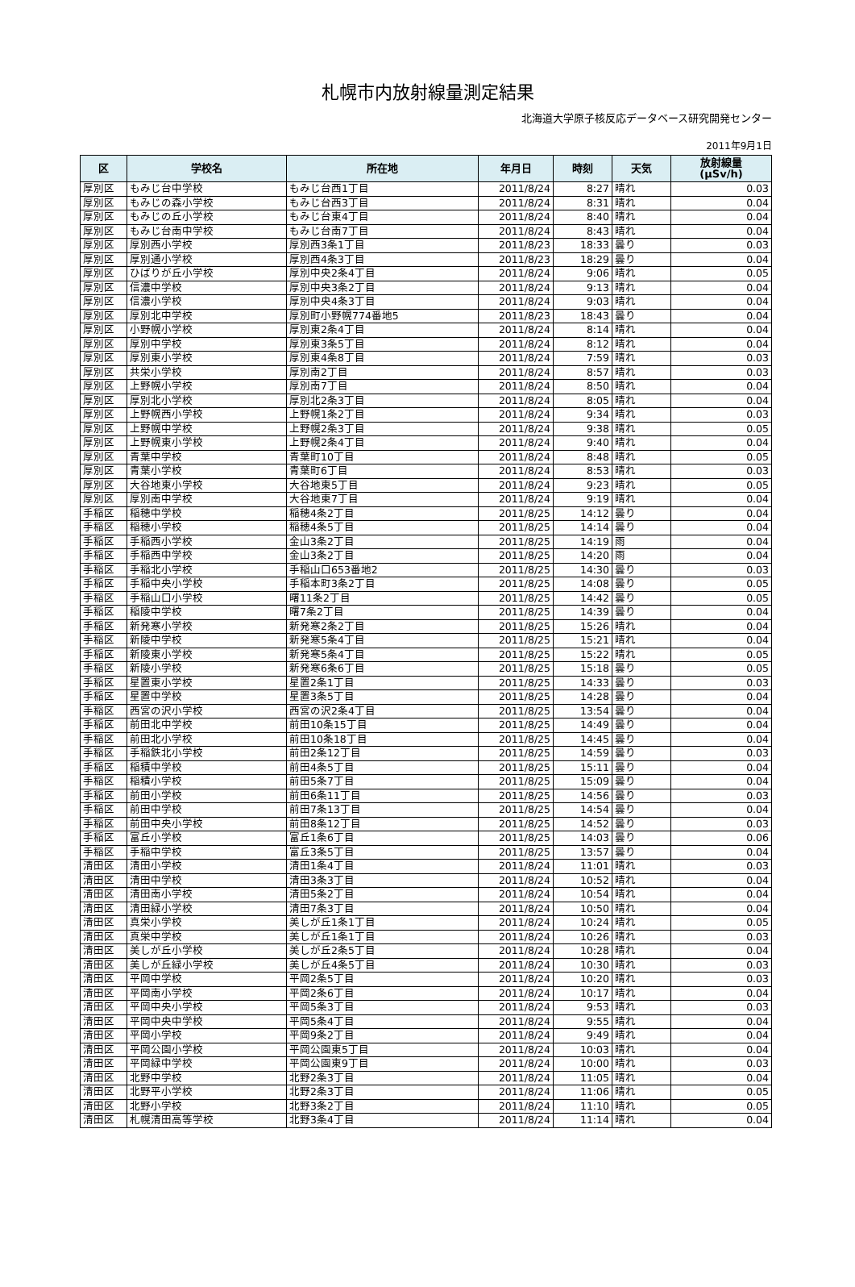札幌市内放射線量測定結果
北海道大学原子核反応データベース研究開発センター
2011年9月1日
| 区 | 学校名 | 所在地 | 年月日 | 時刻 | 天気 | 放射線量 (μSv/h) |
| --- | --- | --- | --- | --- | --- | --- |
| 厚別区 | もみじ台中学校 | もみじ台西1丁目 | 2011/8/24 | 8:27 | 晴れ | 0.03 |
| 厚別区 | もみじの森小学校 | もみじ台西3丁目 | 2011/8/24 | 8:31 | 晴れ | 0.04 |
| 厚別区 | もみじの丘小学校 | もみじ台東4丁目 | 2011/8/24 | 8:40 | 晴れ | 0.04 |
| 厚別区 | もみじ台南中学校 | もみじ台南7丁目 | 2011/8/24 | 8:43 | 晴れ | 0.04 |
| 厚別区 | 厚別西小学校 | 厚別西3条1丁目 | 2011/8/23 | 18:33 | 曇り | 0.03 |
| 厚別区 | 厚別通小学校 | 厚別西4条3丁目 | 2011/8/23 | 18:29 | 曇り | 0.04 |
| 厚別区 | ひばりが丘小学校 | 厚別中央2条4丁目 | 2011/8/24 | 9:06 | 晴れ | 0.05 |
| 厚別区 | 信濃中学校 | 厚別中央3条2丁目 | 2011/8/24 | 9:13 | 晴れ | 0.04 |
| 厚別区 | 信濃小学校 | 厚別中央4条3丁目 | 2011/8/24 | 9:03 | 晴れ | 0.04 |
| 厚別区 | 厚別北中学校 | 厚別町小野幌774番地5 | 2011/8/23 | 18:43 | 曇り | 0.04 |
| 厚別区 | 小野幌小学校 | 厚別東2条4丁目 | 2011/8/24 | 8:14 | 晴れ | 0.04 |
| 厚別区 | 厚別中学校 | 厚別東3条5丁目 | 2011/8/24 | 8:12 | 晴れ | 0.04 |
| 厚別区 | 厚別東小学校 | 厚別東4条8丁目 | 2011/8/24 | 7:59 | 晴れ | 0.03 |
| 厚別区 | 共栄小学校 | 厚別南2丁目 | 2011/8/24 | 8:57 | 晴れ | 0.03 |
| 厚別区 | 上野幌小学校 | 厚別南7丁目 | 2011/8/24 | 8:50 | 晴れ | 0.04 |
| 厚別区 | 厚別北小学校 | 厚別北2条3丁目 | 2011/8/24 | 8:05 | 晴れ | 0.04 |
| 厚別区 | 上野幌西小学校 | 上野幌1条2丁目 | 2011/8/24 | 9:34 | 晴れ | 0.03 |
| 厚別区 | 上野幌中学校 | 上野幌2条3丁目 | 2011/8/24 | 9:38 | 晴れ | 0.05 |
| 厚別区 | 上野幌東小学校 | 上野幌2条4丁目 | 2011/8/24 | 9:40 | 晴れ | 0.04 |
| 厚別区 | 青葉中学校 | 青葉町10丁目 | 2011/8/24 | 8:48 | 晴れ | 0.05 |
| 厚別区 | 青葉小学校 | 青葉町6丁目 | 2011/8/24 | 8:53 | 晴れ | 0.03 |
| 厚別区 | 大谷地東小学校 | 大谷地東5丁目 | 2011/8/24 | 9:23 | 晴れ | 0.05 |
| 厚別区 | 厚別南中学校 | 大谷地東7丁目 | 2011/8/24 | 9:19 | 晴れ | 0.04 |
| 手稲区 | 稲穂中学校 | 稲穂4条2丁目 | 2011/8/25 | 14:12 | 曇り | 0.04 |
| 手稲区 | 稲穂小学校 | 稲穂4条5丁目 | 2011/8/25 | 14:14 | 曇り | 0.04 |
| 手稲区 | 手稲西小学校 | 金山3条2丁目 | 2011/8/25 | 14:19 | 雨 | 0.04 |
| 手稲区 | 手稲西中学校 | 金山3条2丁目 | 2011/8/25 | 14:20 | 雨 | 0.04 |
| 手稲区 | 手稲北小学校 | 手稲山口653番地2 | 2011/8/25 | 14:30 | 曇り | 0.03 |
| 手稲区 | 手稲中央小学校 | 手稲本町3条2丁目 | 2011/8/25 | 14:08 | 曇り | 0.05 |
| 手稲区 | 手稲山口小学校 | 曙11条2丁目 | 2011/8/25 | 14:42 | 曇り | 0.05 |
| 手稲区 | 稲陵中学校 | 曙7条2丁目 | 2011/8/25 | 14:39 | 曇り | 0.04 |
| 手稲区 | 新発寒小学校 | 新発寒2条2丁目 | 2011/8/25 | 15:26 | 晴れ | 0.04 |
| 手稲区 | 新陵中学校 | 新発寒5条4丁目 | 2011/8/25 | 15:21 | 晴れ | 0.04 |
| 手稲区 | 新陵東小学校 | 新発寒5条4丁目 | 2011/8/25 | 15:22 | 晴れ | 0.05 |
| 手稲区 | 新陵小学校 | 新発寒6条6丁目 | 2011/8/25 | 15:18 | 曇り | 0.05 |
| 手稲区 | 星置東小学校 | 星置2条1丁目 | 2011/8/25 | 14:33 | 曇り | 0.03 |
| 手稲区 | 星置中学校 | 星置3条5丁目 | 2011/8/25 | 14:28 | 曇り | 0.04 |
| 手稲区 | 西宮の沢小学校 | 西宮の沢2条4丁目 | 2011/8/25 | 13:54 | 曇り | 0.04 |
| 手稲区 | 前田北中学校 | 前田10条15丁目 | 2011/8/25 | 14:49 | 曇り | 0.04 |
| 手稲区 | 前田北小学校 | 前田10条18丁目 | 2011/8/25 | 14:45 | 曇り | 0.04 |
| 手稲区 | 手稲鉄北小学校 | 前田2条12丁目 | 2011/8/25 | 14:59 | 曇り | 0.03 |
| 手稲区 | 稲積中学校 | 前田4条5丁目 | 2011/8/25 | 15:11 | 曇り | 0.04 |
| 手稲区 | 稲積小学校 | 前田5条7丁目 | 2011/8/25 | 15:09 | 曇り | 0.04 |
| 手稲区 | 前田小学校 | 前田6条11丁目 | 2011/8/25 | 14:56 | 曇り | 0.03 |
| 手稲区 | 前田中学校 | 前田7条13丁目 | 2011/8/25 | 14:54 | 曇り | 0.04 |
| 手稲区 | 前田中央小学校 | 前田8条12丁目 | 2011/8/25 | 14:52 | 曇り | 0.03 |
| 手稲区 | 富丘小学校 | 富丘1条6丁目 | 2011/8/25 | 14:03 | 曇り | 0.06 |
| 手稲区 | 手稲中学校 | 富丘3条5丁目 | 2011/8/25 | 13:57 | 曇り | 0.04 |
| 清田区 | 清田小学校 | 清田1条4丁目 | 2011/8/24 | 11:01 | 晴れ | 0.03 |
| 清田区 | 清田中学校 | 清田3条3丁目 | 2011/8/24 | 10:52 | 晴れ | 0.04 |
| 清田区 | 清田南小学校 | 清田5条2丁目 | 2011/8/24 | 10:54 | 晴れ | 0.04 |
| 清田区 | 清田緑小学校 | 清田7条3丁目 | 2011/8/24 | 10:50 | 晴れ | 0.04 |
| 清田区 | 真栄小学校 | 美しが丘1条1丁目 | 2011/8/24 | 10:24 | 晴れ | 0.05 |
| 清田区 | 真栄中学校 | 美しが丘1条1丁目 | 2011/8/24 | 10:26 | 晴れ | 0.03 |
| 清田区 | 美しが丘小学校 | 美しが丘2条5丁目 | 2011/8/24 | 10:28 | 晴れ | 0.04 |
| 清田区 | 美しが丘緑小学校 | 美しが丘4条5丁目 | 2011/8/24 | 10:30 | 晴れ | 0.03 |
| 清田区 | 平岡中学校 | 平岡2条5丁目 | 2011/8/24 | 10:20 | 晴れ | 0.03 |
| 清田区 | 平岡南小学校 | 平岡2条6丁目 | 2011/8/24 | 10:17 | 晴れ | 0.04 |
| 清田区 | 平岡中央小学校 | 平岡5条3丁目 | 2011/8/24 | 9:53 | 晴れ | 0.03 |
| 清田区 | 平岡中央中学校 | 平岡5条4丁目 | 2011/8/24 | 9:55 | 晴れ | 0.04 |
| 清田区 | 平岡小学校 | 平岡9条2丁目 | 2011/8/24 | 9:49 | 晴れ | 0.04 |
| 清田区 | 平岡公園小学校 | 平岡公園東5丁目 | 2011/8/24 | 10:03 | 晴れ | 0.04 |
| 清田区 | 平岡緑中学校 | 平岡公園東9丁目 | 2011/8/24 | 10:00 | 晴れ | 0.03 |
| 清田区 | 北野中学校 | 北野2条3丁目 | 2011/8/24 | 11:05 | 晴れ | 0.04 |
| 清田区 | 北野平小学校 | 北野2条3丁目 | 2011/8/24 | 11:06 | 晴れ | 0.05 |
| 清田区 | 北野小学校 | 北野3条2丁目 | 2011/8/24 | 11:10 | 晴れ | 0.05 |
| 清田区 | 札幌清田高等学校 | 北野3条4丁目 | 2011/8/24 | 11:14 | 晴れ | 0.04 |